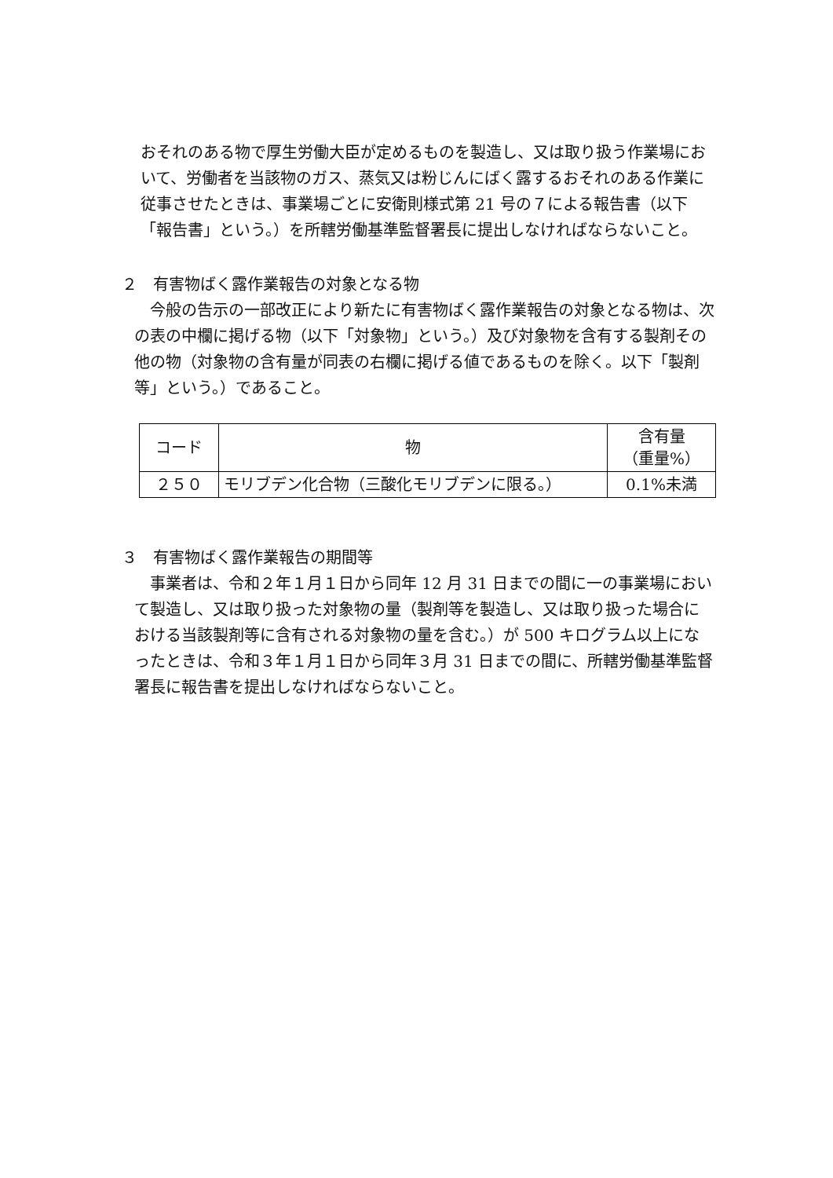おそれのある物で厚生労働大臣が定めるものを製造し、又は取り扱う作業場において、労働者を当該物のガス、蒸気又は粉じんにばく露するおそれのある作業に従事させたときは、事業場ごとに安衛則様式第 21 号の７による報告書（以下「報告書」という。）を所轄労働基準監督署長に提出しなければならないこと。
２　有害物ばく露作業報告の対象となる物
今般の告示の一部改正により新たに有害物ばく露作業報告の対象となる物は、次の表の中欄に掲げる物（以下「対象物」という。）及び対象物を含有する製剤その他の物（対象物の含有量が同表の右欄に掲げる値であるものを除く。以下「製剤等」という。）であること。
| コード | 物 | 含有量 （重量%） |
| --- | --- | --- |
| ２５０ | モリブデン化合物（三酸化モリブデンに限る。） | 0.1%未満 |
３　有害物ばく露作業報告の期間等
事業者は、令和２年１月１日から同年 12 月 31 日までの間に一の事業場において製造し、又は取り扱った対象物の量（製剤等を製造し、又は取り扱った場合における当該製剤等に含有される対象物の量を含む。）が 500 キログラム以上になったときは、令和３年１月１日から同年３月 31 日までの間に、所轄労働基準監督署長に報告書を提出しなければならないこと。